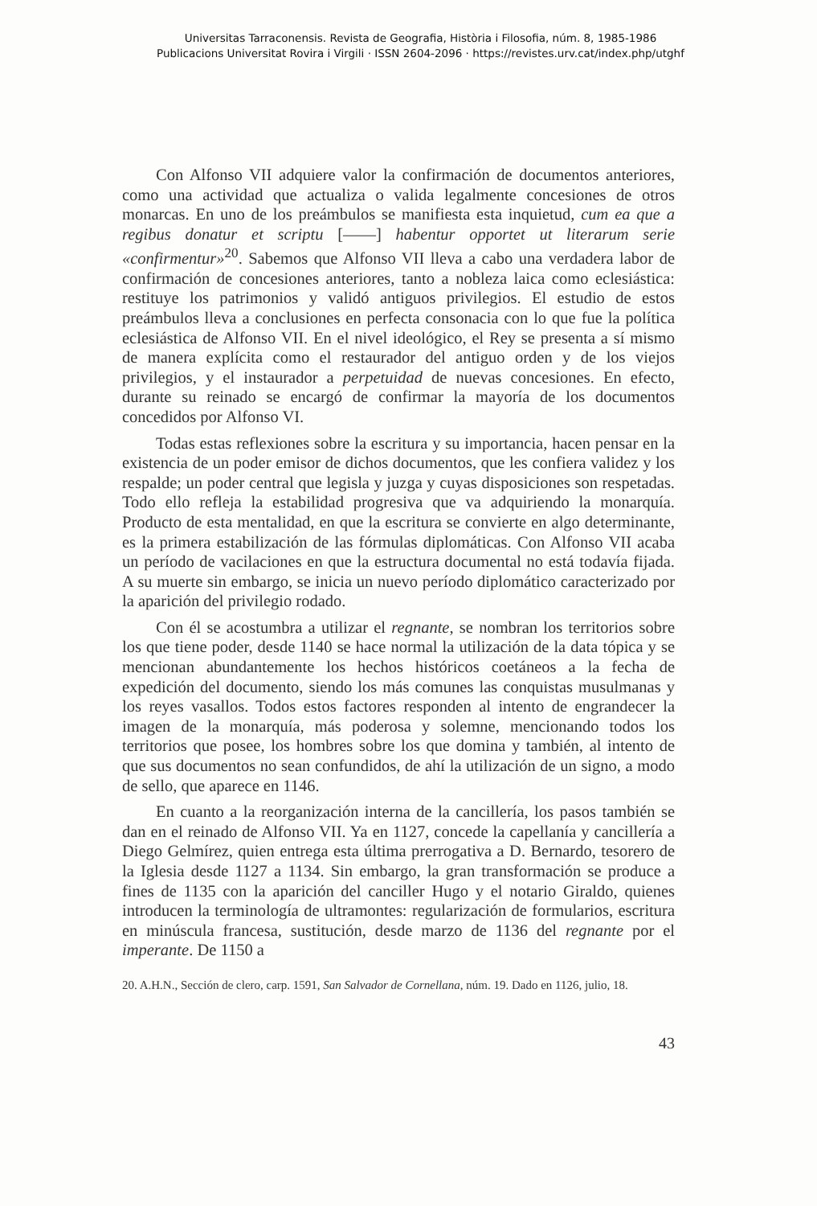Universitas Tarraconensis. Revista de Geografia, Història i Filosofia, núm. 8, 1985-1986
Publicacions Universitat Rovira i Virgili · ISSN 2604-2096 · https://revistes.urv.cat/index.php/utghf
Con Alfonso VII adquiere valor la confirmación de documentos anteriores, como una actividad que actualiza o valida legalmente concesiones de otros monarcas. En uno de los preámbulos se manifiesta esta inquietud, cum ea que a regibus donatur et scriptu [——] habentur opportet ut literarum serie «confirmentur»<sup>20</sup>. Sabemos que Alfonso VII lleva a cabo una verdadera labor de confirmación de concesiones anteriores, tanto a nobleza laica como eclesiástica: restituye los patrimonios y validó antiguos privilegios. El estudio de estos preámbulos lleva a conclusiones en perfecta consonacia con lo que fue la política eclesiástica de Alfonso VII. En el nivel ideológico, el Rey se presenta a sí mismo de manera explícita como el restaurador del antiguo orden y de los viejos privilegios, y el instaurador a perpetuidad de nuevas concesiones. En efecto, durante su reinado se encargó de confirmar la mayoría de los documentos concedidos por Alfonso VI.
Todas estas reflexiones sobre la escritura y su importancia, hacen pensar en la existencia de un poder emisor de dichos documentos, que les confiera validez y los respalde; un poder central que legisla y juzga y cuyas disposiciones son respetadas. Todo ello refleja la estabilidad progresiva que va adquiriendo la monarquía. Producto de esta mentalidad, en que la escritura se convierte en algo determinante, es la primera estabilización de las fórmulas diplomáticas. Con Alfonso VII acaba un período de vacilaciones en que la estructura documental no está todavía fijada. A su muerte sin embargo, se inicia un nuevo período diplomático caracterizado por la aparición del privilegio rodado.
Con él se acostumbra a utilizar el regnante, se nombran los territorios sobre los que tiene poder, desde 1140 se hace normal la utilización de la data tópica y se mencionan abundantemente los hechos históricos coetáneos a la fecha de expedición del documento, siendo los más comunes las conquistas musulmanas y los reyes vasallos. Todos estos factores responden al intento de engrandecer la imagen de la monarquía, más poderosa y solemne, mencionando todos los territorios que posee, los hombres sobre los que domina y también, al intento de que sus documentos no sean confundidos, de ahí la utilización de un signo, a modo de sello, que aparece en 1146.
En cuanto a la reorganización interna de la cancillería, los pasos también se dan en el reinado de Alfonso VII. Ya en 1127, concede la capellanía y cancillería a Diego Gelmírez, quien entrega esta última prerrogativa a D. Bernardo, tesorero de la Iglesia desde 1127 a 1134. Sin embargo, la gran transformación se produce a fines de 1135 con la aparición del canciller Hugo y el notario Giraldo, quienes introducen la terminología de ultramontes: regularización de formularios, escritura en minúscula francesa, sustitución, desde marzo de 1136 del regnante por el imperante. De 1150 a
20. A.H.N., Sección de clero, carp. 1591, San Salvador de Cornellana, núm. 19. Dado en 1126, julio, 18.
43